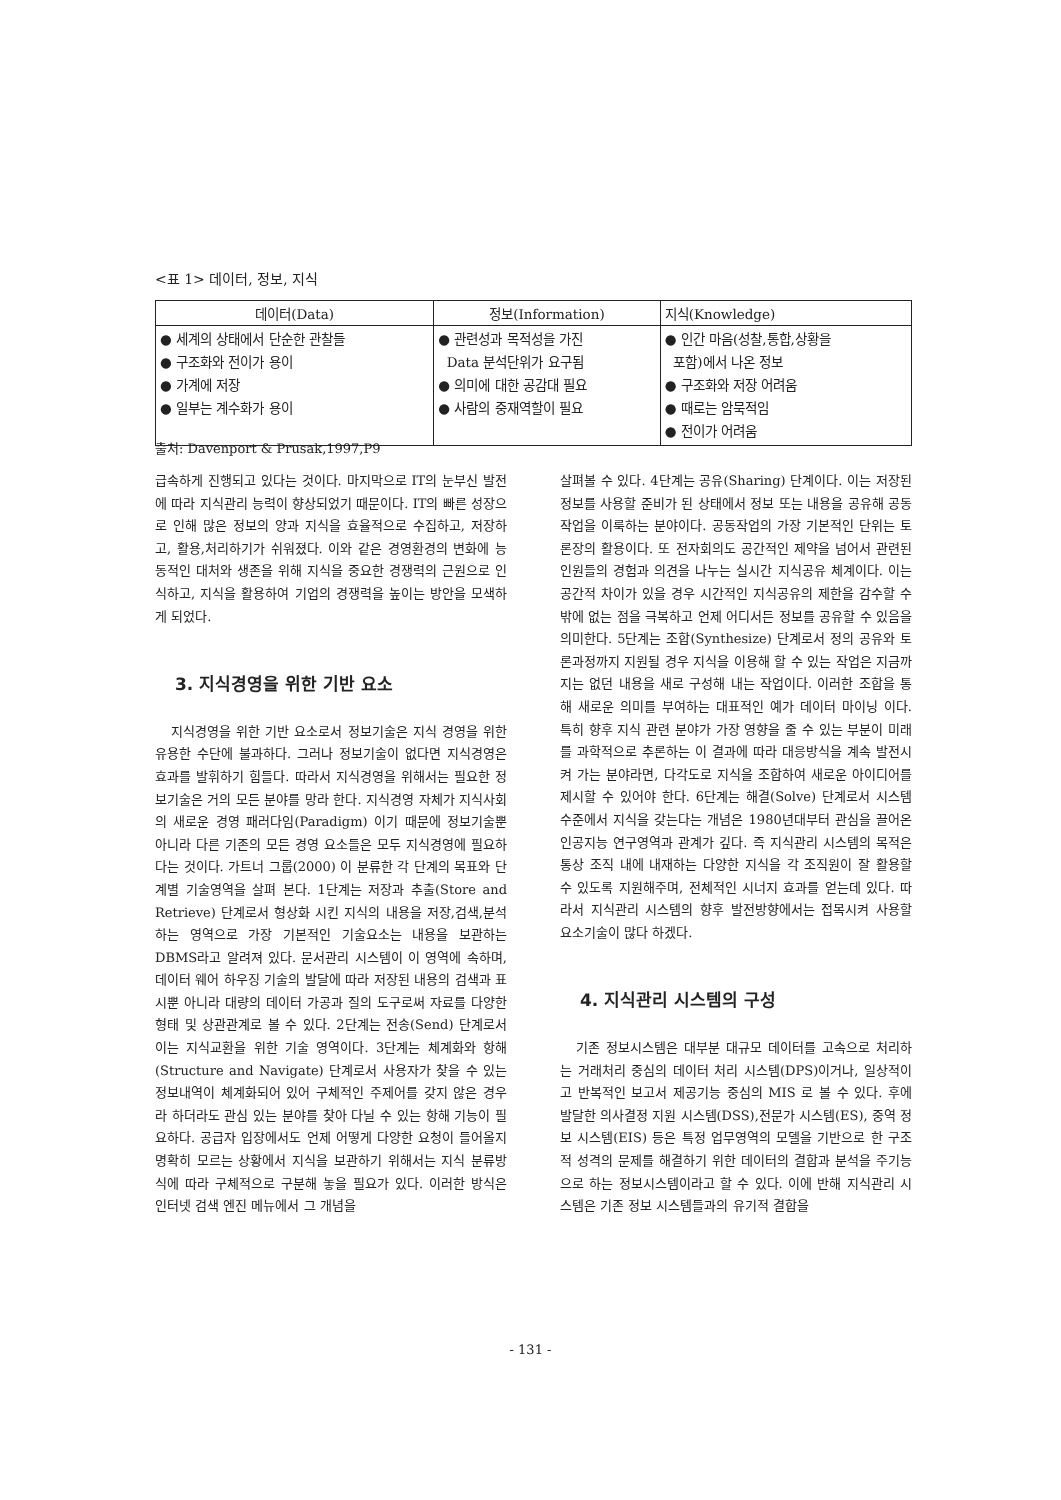<표 1> 데이터, 정보, 지식
| 데이터(Data) | 정보(Information) | 지식(Knowledge) |
| --- | --- | --- |
| ● 세계의 상태에서 단순한 관찰들 ● 구조화와 전이가 용이 ● 가계에 저장 ● 일부는 계수화가 용이 | ● 관련성과 목적성을 가진 Data 분석단위가 요구됨 ● 의미에 대한 공감대 필요 ● 사람의 중재역할이 필요 | ● 인간 마음(성찰,통합,상황을 포함)에서 나온 정보 ● 구조화와 저장 어려움 ● 때로는 암묵적임 ● 전이가 어려움 |
출처: Davenport & Prusak,1997,P9
급속하게 진행되고 있다는 것이다. 마지막으로 IT의 눈부신 발전에 따라 지식관리 능력이 향상되었기 때문이다. IT의 빠른 성장으로 인해 많은 정보의 양과 지식을 효율적으로 수집하고, 저장하고, 활용,처리하기가 쉬워졌다. 이와 같은 경영환경의 변화에 능동적인 대처와 생존을 위해 지식을 중요한 경쟁력의 근원으로 인식하고, 지식을 활용하여 기업의 경쟁력을 높이는 방안을 모색하게 되었다.
3. 지식경영을 위한 기반 요소
지식경영을 위한 기반 요소로서 정보기술은 지식 경영을 위한 유용한 수단에 불과하다. 그러나 정보기술이 없다면 지식경영은 효과를 발휘하기 힘들다. 따라서 지식경영을 위해서는 필요한 정보기술은 거의 모든 분야를 망라 한다. 지식경영 자체가 지식사회의 새로운 경영 패러다임(Paradigm) 이기 때문에 정보기술뿐 아니라 다른 기존의 모든 경영 요소들은 모두 지식경영에 필요하다는 것이다. 가트너 그룹(2000) 이 분류한 각 단계의 목표와 단계별 기술영역을 살펴 본다. 1단계는 저장과 추출(Store and Retrieve) 단계로서 형상화 시킨 지식의 내용을 저장,검색,분석하는 영역으로 가장 기본적인 기술요소는 내용을 보관하는 DBMS라고 알려져 있다. 문서관리 시스템이 이 영역에 속하며, 데이터 웨어 하우징 기술의 발달에 따라 저장된 내용의 검색과 표시뿐 아니라 대량의 데이터 가공과 질의 도구로써 자료를 다양한 형태 및 상관관계로 볼 수 있다. 2단계는 전송(Send) 단계로서 이는 지식교환을 위한 기술 영역이다. 3단계는 체계화와 항해(Structure and Navigate) 단계로서 사용자가 찾을 수 있는 정보내역이 체계화되어 있어 구체적인 주제어를 갖지 않은 경우라 하더라도 관심 있는 분야를 찾아 다닐 수 있는 항해 기능이 필요하다. 공급자 입장에서도 언제 어떻게 다양한 요청이 들어올지 명확히 모르는 상황에서 지식을 보관하기 위해서는 지식 분류방식에 따라 구체적으로 구분해 놓을 필요가 있다. 이러한 방식은 인터넷 검색 엔진 메뉴에서 그 개념을
살펴볼 수 있다. 4단계는 공유(Sharing) 단계이다. 이는 저장된 정보를 사용할 준비가 된 상태에서 정보 또는 내용을 공유해 공동작업을 이룩하는 분야이다. 공동작업의 가장 기본적인 단위는 토론장의 활용이다. 또 전자회의도 공간적인 제약을 넘어서 관련된 인원들의 경험과 의견을 나누는 실시간 지식공유 체계이다. 이는 공간적 차이가 있을 경우 시간적인 지식공유의 제한을 감수할 수밖에 없는 점을 극복하고 언제 어디서든 정보를 공유할 수 있음을 의미한다. 5단계는 조합(Synthesize) 단계로서 정의 공유와 토론과정까지 지원될 경우 지식을 이용해 할 수 있는 작업은 지금까지는 없던 내용을 새로 구성해 내는 작업이다. 이러한 조합을 통해 새로운 의미를 부여하는 대표적인 예가 데이터 마이닝 이다. 특히 향후 지식 관련 분야가 가장 영향을 줄 수 있는 부분이 미래를 과학적으로 추론하는 이 결과에 따라 대응방식을 계속 발전시켜 가는 분야라면, 다각도로 지식을 조합하여 새로운 아이디어를 제시할 수 있어야 한다. 6단계는 해결(Solve) 단계로서 시스템 수준에서 지식을 갖는다는 개념은 1980년대부터 관심을 끌어온 인공지능 연구영역과 관계가 깊다. 즉 지식관리 시스템의 목적은 통상 조직 내에 내재하는 다양한 지식을 각 조직원이 잘 활용할 수 있도록 지원해주며, 전체적인 시너지 효과를 얻는데 있다. 따라서 지식관리 시스템의 향후 발전방향에서는 접목시켜 사용할 요소기술이 많다 하겠다.
4. 지식관리 시스템의 구성
기존 정보시스템은 대부분 대규모 데이터를 고속으로 처리하는 거래처리 중심의 데이터 처리 시스템(DPS)이거나, 일상적이고 반복적인 보고서 제공기능 중심의 MIS 로 볼 수 있다. 후에 발달한 의사결정 지원 시스템(DSS),전문가 시스템(ES), 중역 정보 시스템(EIS) 등은 특정 업무영역의 모델을 기반으로 한 구조적 성격의 문제를 해결하기 위한 데이터의 결합과 분석을 주기능으로 하는 정보시스템이라고 할 수 있다. 이에 반해 지식관리 시스템은 기존 정보 시스템들과의 유기적 결합을
- 131 -